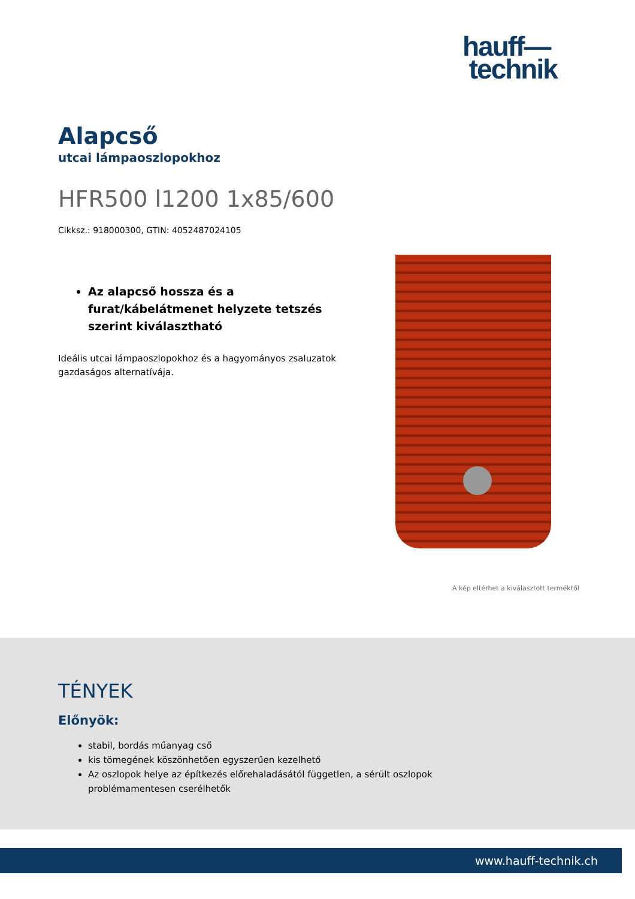hauff—
technik
Alapcső
utcai lámpaoszlopokhoz
HFR500 l1200 1x85/600
Cikksz.: 918000300, GTIN: 4052487024105
Az alapcső hossza és a furat/kábelátmenet helyzete tetszés szerint kiválasztható
Ideális utcai lámpaoszlopokhoz és a hagyományos zsaluzatok gazdaságos alternatívája.
A kép eltérhet a kiválasztott terméktől
TÉNYEK
Előnyök:
stabil, bordás műanyag cső
kis tömegének köszönhetően egyszerűen kezelhető
Az oszlopok helye az építkezés előrehaladásától független, a sérült oszlopok problémamentesen cserélhetők
www.hauff-technik.ch